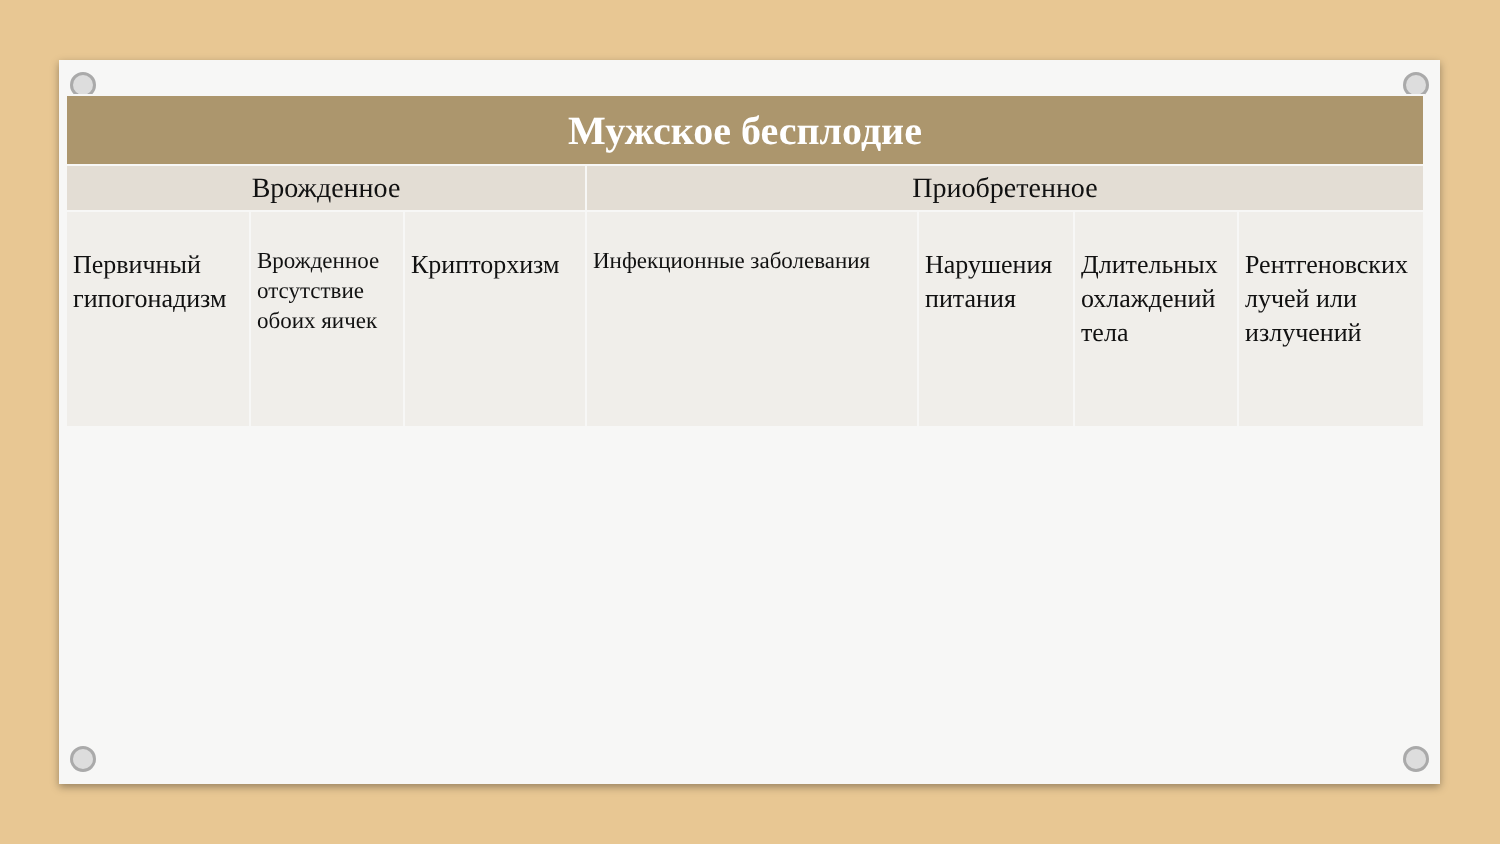| Мужское бесплодие | | | | | | |
| --- | --- | --- | --- | --- | --- | --- |
| Врожденное | | | Приобретенное | | | |
| Первичный гипогонадизм | Врожденное отсутствие обоих яичек | Крипторхизм | Инфекционные заболевания | Нарушения питания | Длительных охлаждений тела | Рентгеновских лучей или излучений |